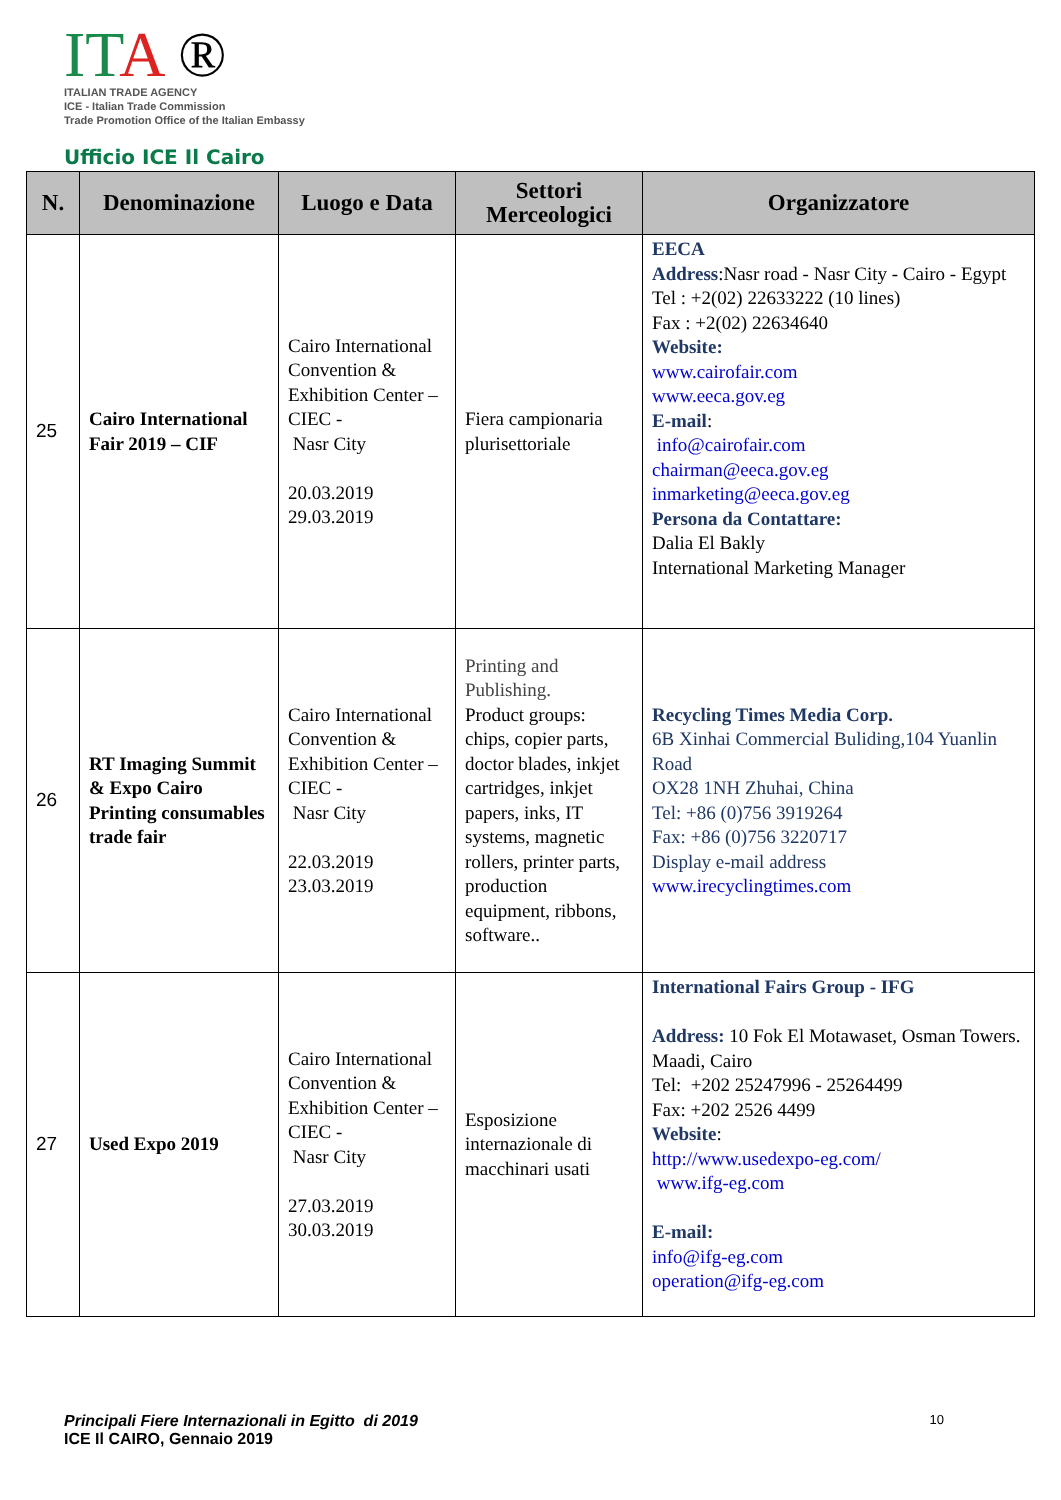ITA ®
ITALIAN TRADE AGENCY
ICE - Italian Trade Commission
Trade Promotion Office of the Italian Embassy
Ufficio ICE Il Cairo
| N. | Denominazione | Luogo e Data | Settori Merceologici | Organizzatore |
| --- | --- | --- | --- | --- |
| 25 | Cairo International Fair 2019 – CIF | Cairo International Convention & Exhibition Center –CIEC - Nasr City 20.03.2019 29.03.2019 | Fiera campionaria plurisettoriale | EECA Address :Nasr road - Nasr City - Cairo - Egypt Tel : +2(02) 22633222 (10 lines) Fax : +2(02) 22634640 Website: www.cairofair.com www.eeca.gov.eg E-mail : info@cairofair.com chairman@eeca.gov.eg inmarketing@eeca.gov.eg Persona da Contattare: Dalia El Bakly International Marketing Manager |
| 26 | RT Imaging Summit & Expo Cairo Printing consumables trade fair | Cairo International Convention & Exhibition Center –CIEC - Nasr City 22.03.2019 23.03.2019 | Printing and Publishing. Product groups: chips, copier parts, doctor blades, inkjet cartridges, inkjet papers, inks, IT systems, magnetic rollers, printer parts, production equipment, ribbons, software.. | Recycling Times Media Corp. 6B Xinhai Commercial Buliding,104 Yuanlin Road OX28 1NH Zhuhai, China Tel: +86 (0)756 3919264 Fax: +86 (0)756 3220717 Display e-mail address www.irecyclingtimes.com |
| 27 | Used Expo 2019 | Cairo International Convention & Exhibition Center –CIEC - Nasr City 27.03.2019 30.03.2019 | Esposizione internazionale di macchinari usati | International Fairs Group - IFG Address: 10 Fok El Motawaset, Osman Towers. Maadi, Cairo Tel: +202 25247996 - 25264499 Fax: +202 2526 4499 Website : http://www.usedexpo-eg.com/ www.ifg-eg.com E-mail: info@ifg-eg.com operation@ifg-eg.com |
Principali Fiere Internazionali in Egitto di 2019
ICE Il CAIRO, Gennaio 2019
10